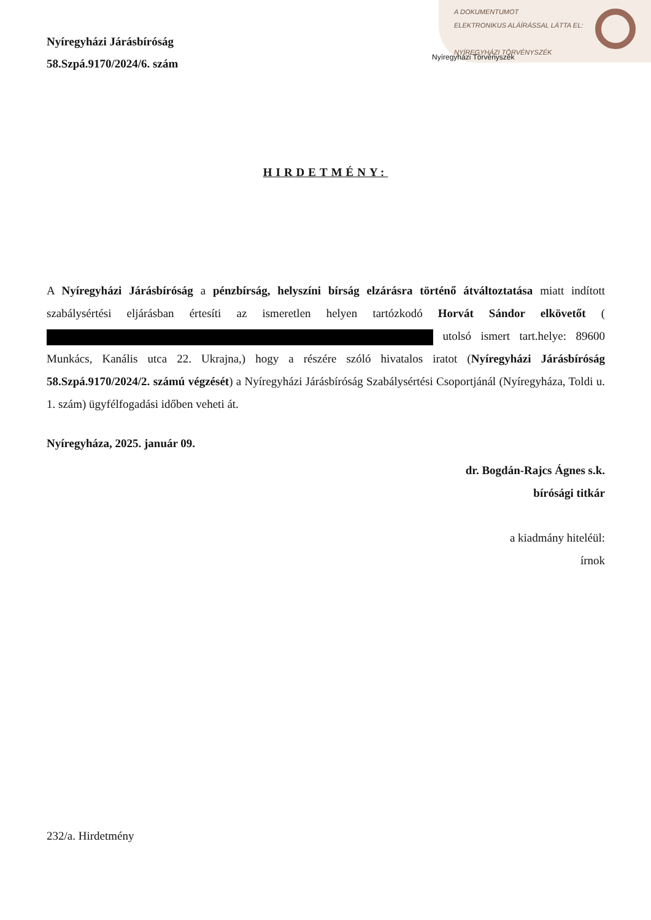A DOKUMENTUMOT
ELEKTRONIKUS ALÁÍRÁSSAL LÁTTA EL:
NYÍREGYHÁZI TÖRVÉNYSZÉK
Nyíregyházi Járásbíróság
58.Szpá.9170/2024/6. szám
Nyíregyházi Törvényszék
HIRDETMÉNY:
A Nyíregyházi Járásbíróság a pénzbírság, helyszíni bírság elzárásra történő átváltoztatása miatt indított szabálysértési eljárásban értesíti az ismeretlen helyen tartózkodó Horvát Sándor elkövetőt ( utolsó ismert tart.helye: 89600 Munkács, Kanális utca 22. Ukrajna,) hogy a részére szóló hivatalos iratot (Nyíregyházi Járásbíróság 58.Szpá.9170/2024/2. számú végzését) a Nyíregyházi Járásbíróság Szabálysértési Csoportjánál (Nyíregyháza, Toldi u. 1. szám) ügyfélfogadási időben veheti át.
Nyíregyháza, 2025. január 09.
dr. Bogdán-Rajcs Ágnes s.k.
bírósági titkár
a kiadmány hiteléül:
írnok
232/a. Hirdetmény